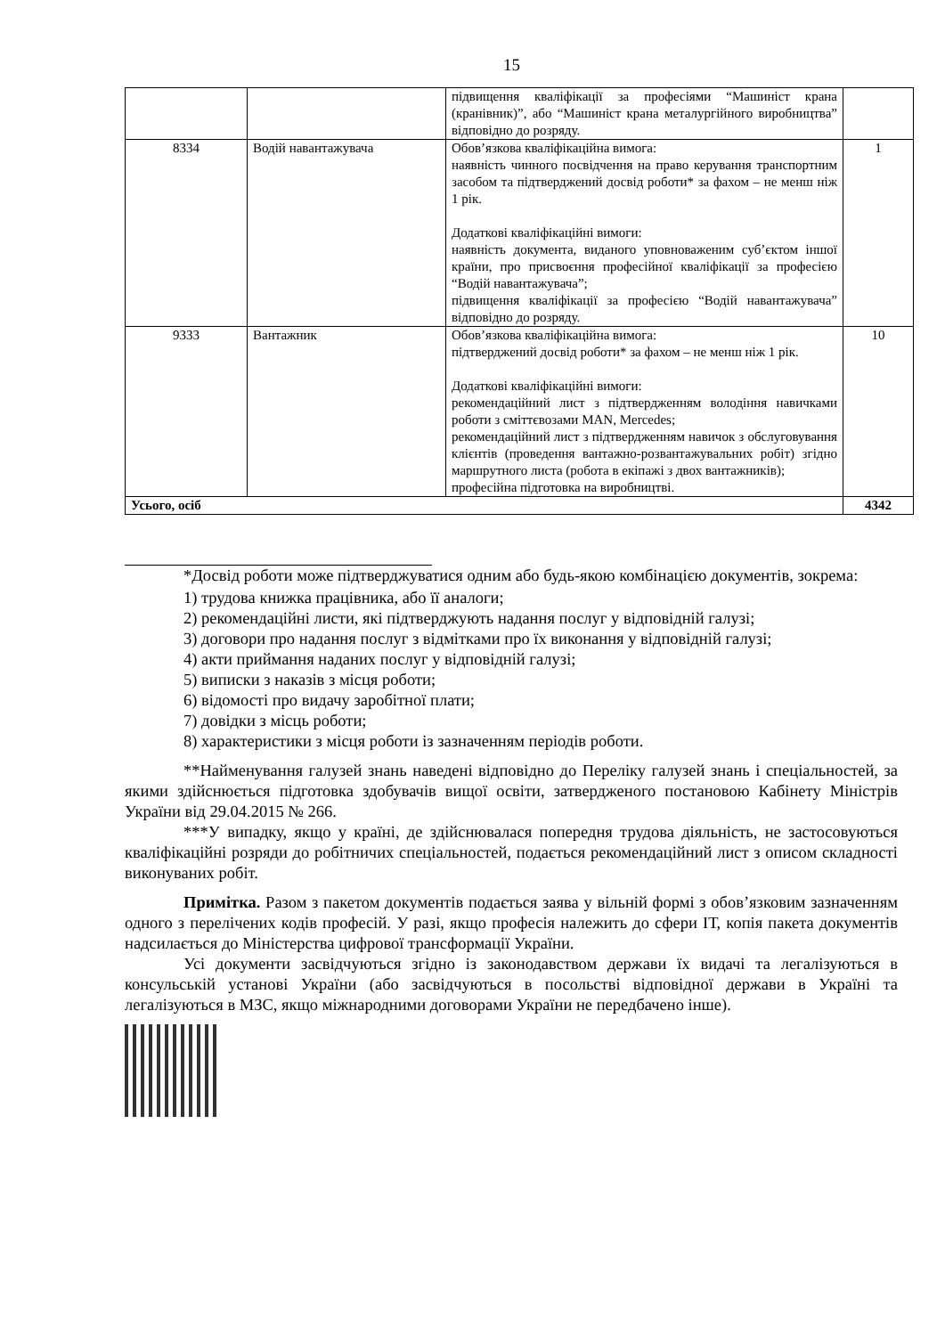15
| | | підвищення кваліфікації за професіями “Машиніст крана (кранівник)”, або “Машиніст крана металургійного виробництва” відповідно до розряду. | |
| 8334 | Водій навантажувача | Обов’язкова кваліфікаційна вимога: наявність чинного посвідчення на право керування транспортним засобом та підтверджений досвід роботи* за фахом – не менш ніж 1 рік. Додаткові кваліфікаційні вимоги: наявність документа, виданого уповноваженим суб’єктом іншої країни, про присвоєння професійної кваліфікації за професією “Водій навантажувача”; підвищення кваліфікації за професією “Водій навантажувача” відповідно до розряду. | 1 |
| 9333 | Вантажник | Обов’язкова кваліфікаційна вимога: підтверджений досвід роботи* за фахом – не менш ніж 1 рік. Додаткові кваліфікаційні вимоги: рекомендаційний лист з підтвердженням володіння навичками роботи з сміттєвозами MAN, Mercedes; рекомендаційний лист з підтвердженням навичок з обслуговування клієнтів (проведення вантажно-розвантажувальних робіт) згідно маршрутного листа (робота в екіпажі з двох вантажників); професійна підготовка на виробництві. | 10 |
| Усього, осіб | | | 4342 |
*Досвід роботи може підтверджуватися одним або будь-якою комбінацією документів, зокрема:
1) трудова книжка працівника, або її аналоги;
2) рекомендаційні листи, які підтверджують надання послуг у відповідній галузі;
3) договори про надання послуг з відмітками про їх виконання у відповідній галузі;
4) акти приймання наданих послуг у відповідній галузі;
5) виписки з наказів з місця роботи;
6) відомості про видачу заробітної плати;
7) довідки з місць роботи;
8) характеристики з місця роботи із зазначенням періодів роботи.
**Найменування галузей знань наведені відповідно до Переліку галузей знань і спеціальностей, за якими здійснюється підготовка здобувачів вищої освіти, затвердженого постановою Кабінету Міністрів України від 29.04.2015 № 266.
***У випадку, якщо у країні, де здійснювалася попередня трудова діяльність, не застосовуються кваліфікаційні розряди до робітничих спеціальностей, подається рекомендаційний лист з описом складності виконуваних робіт.
Примітка. Разом з пакетом документів подається заява у вільній формі з обов’язковим зазначенням одного з перелічених кодів професій. У разі, якщо професія належить до сфери ІТ, копія пакета документів надсилається до Міністерства цифрової трансформації України.
Усі документи засвідчуються згідно із законодавством держави їх видачі та легалізуються в консульській установі України (або засвідчуються в посольстві відповідної держави в Україні та легалізуються в МЗС, якщо міжнародними договорами України не передбачено інше).